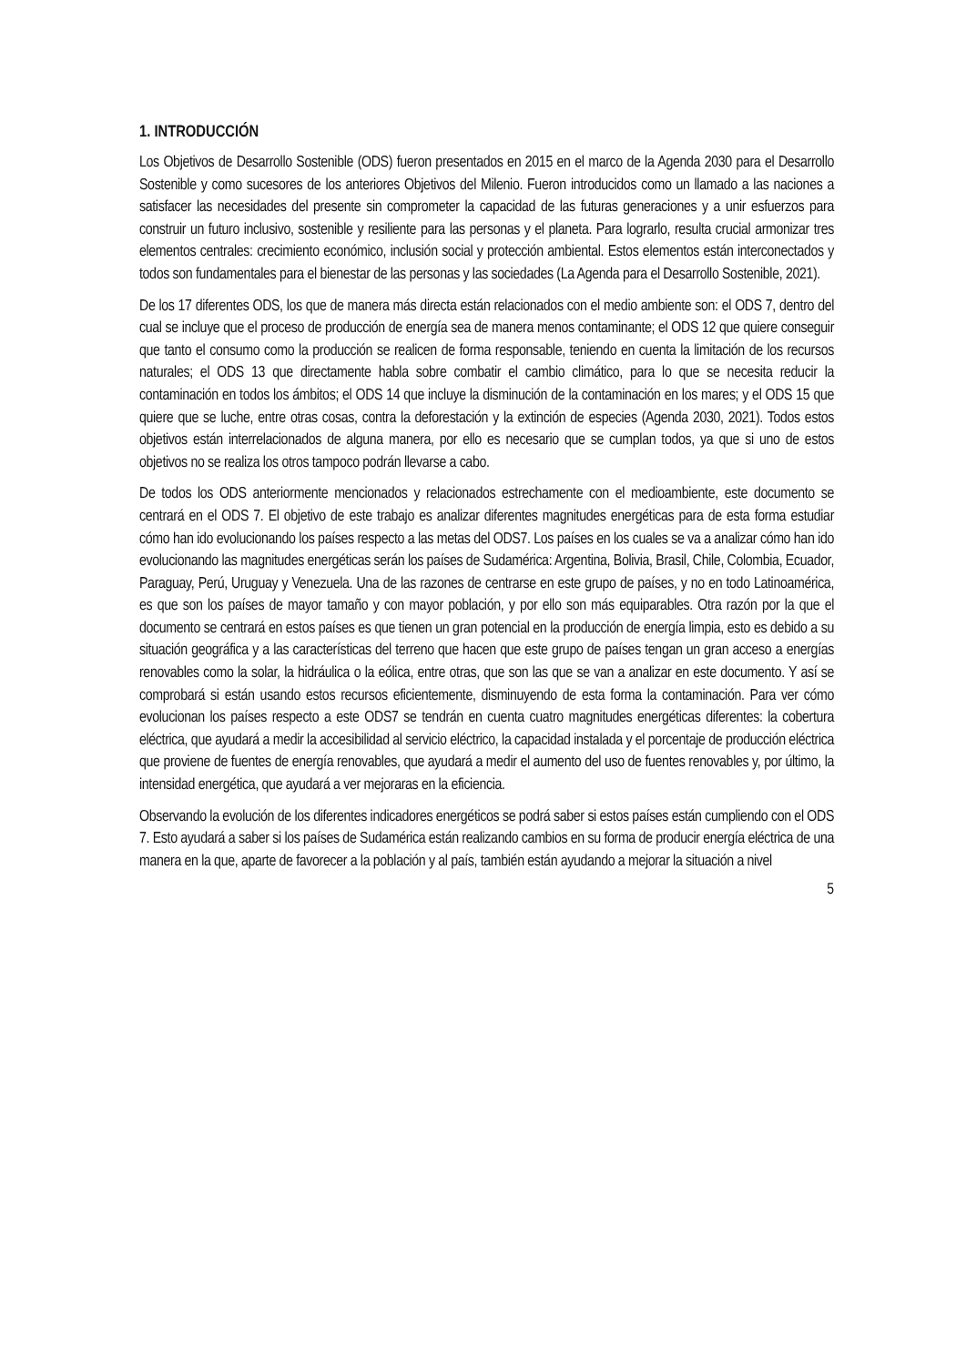1. INTRODUCCIÓN
Los Objetivos de Desarrollo Sostenible (ODS) fueron presentados en 2015 en el marco de la Agenda 2030 para el Desarrollo Sostenible y como sucesores de los anteriores Objetivos del Milenio. Fueron introducidos como un llamado a las naciones a satisfacer las necesidades del presente sin comprometer la capacidad de las futuras generaciones y a unir esfuerzos para construir un futuro inclusivo, sostenible y resiliente para las personas y el planeta. Para lograrlo, resulta crucial armonizar tres elementos centrales: crecimiento económico, inclusión social y protección ambiental. Estos elementos están interconectados y todos son fundamentales para el bienestar de las personas y las sociedades (La Agenda para el Desarrollo Sostenible, 2021).
De los 17 diferentes ODS, los que de manera más directa están relacionados con el medio ambiente son: el ODS 7, dentro del cual se incluye que el proceso de producción de energía sea de manera menos contaminante; el ODS 12 que quiere conseguir que tanto el consumo como la producción se realicen de forma responsable, teniendo en cuenta la limitación de los recursos naturales; el ODS 13 que directamente habla sobre combatir el cambio climático, para lo que se necesita reducir la contaminación en todos los ámbitos; el ODS 14 que incluye la disminución de la contaminación en los mares; y el ODS 15 que quiere que se luche, entre otras cosas, contra la deforestación y la extinción de especies (Agenda 2030, 2021). Todos estos objetivos están interrelacionados de alguna manera, por ello es necesario que se cumplan todos, ya que si uno de estos objetivos no se realiza los otros tampoco podrán llevarse a cabo.
De todos los ODS anteriormente mencionados y relacionados estrechamente con el medioambiente, este documento se centrará en el ODS 7. El objetivo de este trabajo es analizar diferentes magnitudes energéticas para de esta forma estudiar cómo han ido evolucionando los países respecto a las metas del ODS7. Los países en los cuales se va a analizar cómo han ido evolucionando las magnitudes energéticas serán los países de Sudamérica: Argentina, Bolivia, Brasil, Chile, Colombia, Ecuador, Paraguay, Perú, Uruguay y Venezuela. Una de las razones de centrarse en este grupo de países, y no en todo Latinoamérica, es que son los países de mayor tamaño y con mayor población, y por ello son más equiparables. Otra razón por la que el documento se centrará en estos países es que tienen un gran potencial en la producción de energía limpia, esto es debido a su situación geográfica y a las características del terreno que hacen que este grupo de países tengan un gran acceso a energías renovables como la solar, la hidráulica o la eólica, entre otras, que son las que se van a analizar en este documento. Y así se comprobará si están usando estos recursos eficientemente, disminuyendo de esta forma la contaminación. Para ver cómo evolucionan los países respecto a este ODS7 se tendrán en cuenta cuatro magnitudes energéticas diferentes: la cobertura eléctrica, que ayudará a medir la accesibilidad al servicio eléctrico, la capacidad instalada y el porcentaje de producción eléctrica que proviene de fuentes de energía renovables, que ayudará a medir el aumento del uso de fuentes renovables y, por último, la intensidad energética, que ayudará a ver mejoraras en la eficiencia.
Observando la evolución de los diferentes indicadores energéticos se podrá saber si estos países están cumpliendo con el ODS 7. Esto ayudará a saber si los países de Sudamérica están realizando cambios en su forma de producir energía eléctrica de una manera en la que, aparte de favorecer a la población y al país, también están ayudando a mejorar la situación a nivel
5